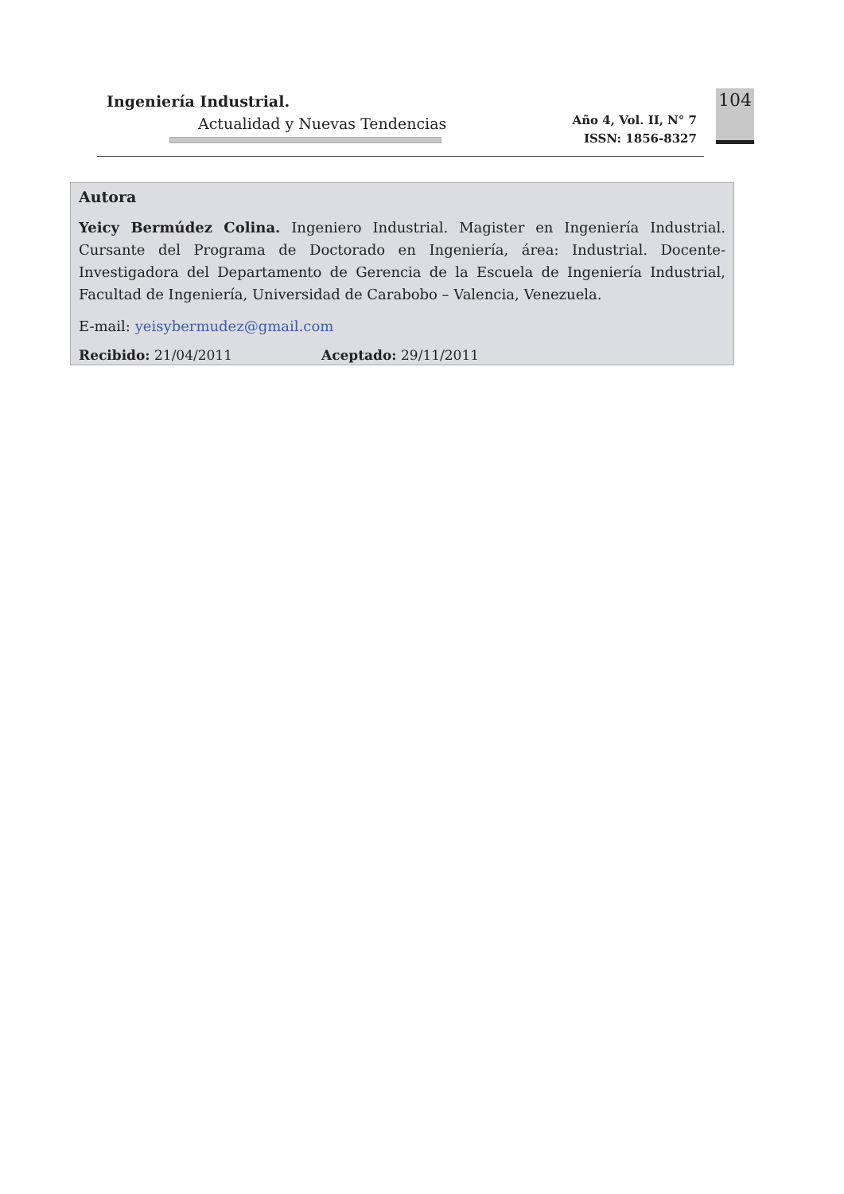Ingeniería Industrial.
Actualidad y Nuevas Tendencias
Año 4, Vol. II, N° 7
ISSN: 1856-8327
104
Autora
Yeicy Bermúdez Colina. Ingeniero Industrial. Magister en Ingeniería Industrial. Cursante del Programa de Doctorado en Ingeniería, área: Industrial. Docente-Investigadora del Departamento de Gerencia de la Escuela de Ingeniería Industrial, Facultad de Ingeniería, Universidad de Carabobo – Valencia, Venezuela.
E-mail: yeisybermudez@gmail.com
Recibido: 21/04/2011 Aceptado: 29/11/2011